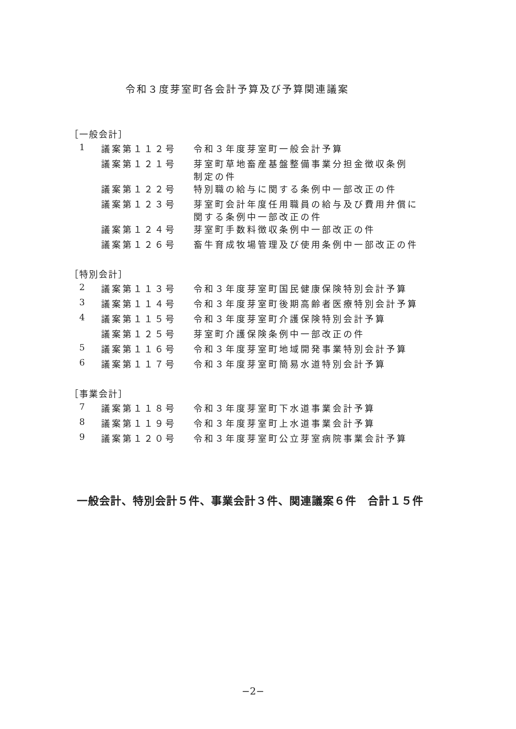令和３度芽室町各会計予算及び予算関連議案
［一般会計］
| 1 | 議案第１１２号 | 令和３年度芽室町一般会計予算 |
| | 議案第１２１号 | 芽室町草地畜産基盤整備事業分担金徴収条例 制定の件 |
| | 議案第１２２号 | 特別職の給与に関する条例中一部改正の件 |
| | 議案第１２３号 | 芽室町会計年度任用職員の給与及び費用弁償に 関する条例中一部改正の件 |
| | 議案第１２４号 | 芽室町手数料徴収条例中一部改正の件 |
| | 議案第１２６号 | 畜牛育成牧場管理及び使用条例中一部改正の件 |
［特別会計］
| 2 | 議案第１１３号 | 令和３年度芽室町国民健康保険特別会計予算 |
| 3 | 議案第１１４号 | 令和３年度芽室町後期高齢者医療特別会計予算 |
| 4 | 議案第１１５号 | 令和３年度芽室町介護保険特別会計予算 |
| | 議案第１２５号 | 芽室町介護保険条例中一部改正の件 |
| 5 | 議案第１１６号 | 令和３年度芽室町地域開発事業特別会計予算 |
| 6 | 議案第１１７号 | 令和３年度芽室町簡易水道特別会計予算 |
［事業会計］
| 7 | 議案第１１８号 | 令和３年度芽室町下水道事業会計予算 |
| 8 | 議案第１１９号 | 令和３年度芽室町上水道事業会計予算 |
| 9 | 議案第１２０号 | 令和３年度芽室町公立芽室病院事業会計予算 |
一般会計、特別会計５件、事業会計３件、関連議案６件　合計１５件
−2−